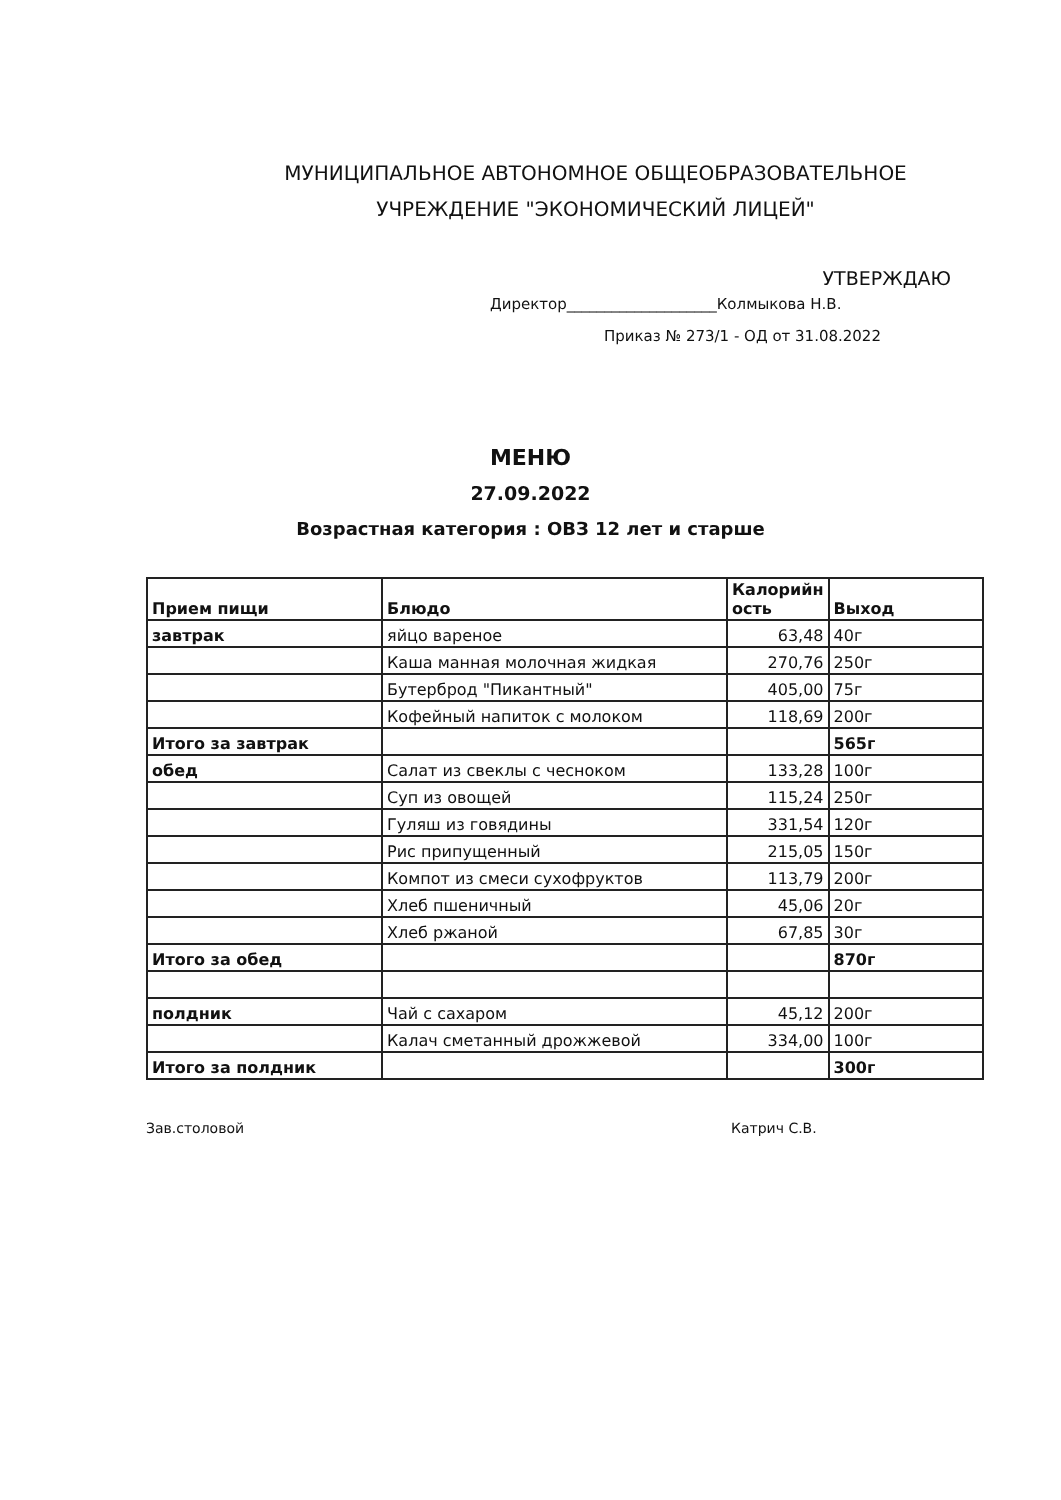МУНИЦИПАЛЬНОЕ АВТОНОМНОЕ ОБЩЕОБРАЗОВАТЕЛЬНОЕ
УЧРЕЖДЕНИЕ "ЭКОНОМИЧЕСКИЙ ЛИЦЕЙ"
УТВЕРЖДАЮ
Директор____________________Колмыкова Н.В.
Приказ № 273/1 - ОД от 31.08.2022
МЕНЮ
27.09.2022
Возрастная категория : ОВЗ 12 лет и старше
| Прием пищи | Блюдо | Калорийн ость | Выход |
| --- | --- | --- | --- |
| завтрак | яйцо вареное | 63,48 | 40г |
| | Каша манная молочная жидкая | 270,76 | 250г |
| | Бутерброд "Пикантный" | 405,00 | 75г |
| | Кофейный напиток с молоком | 118,69 | 200г |
| Итого за завтрак | | | 565г |
| обед | Салат из свеклы с чесноком | 133,28 | 100г |
| | Суп из овощей | 115,24 | 250г |
| | Гуляш из говядины | 331,54 | 120г |
| | Рис припущенный | 215,05 | 150г |
| | Компот из смеси сухофруктов | 113,79 | 200г |
| | Хлеб пшеничный | 45,06 | 20г |
| | Хлеб ржаной | 67,85 | 30г |
| Итого за обед | | | 870г |
| полдник | Чай с сахаром | 45,12 | 200г |
| | Калач сметанный дрожжевой | 334,00 | 100г |
| Итого за полдник | | | 300г |
Зав.столовой Катрич С.В.